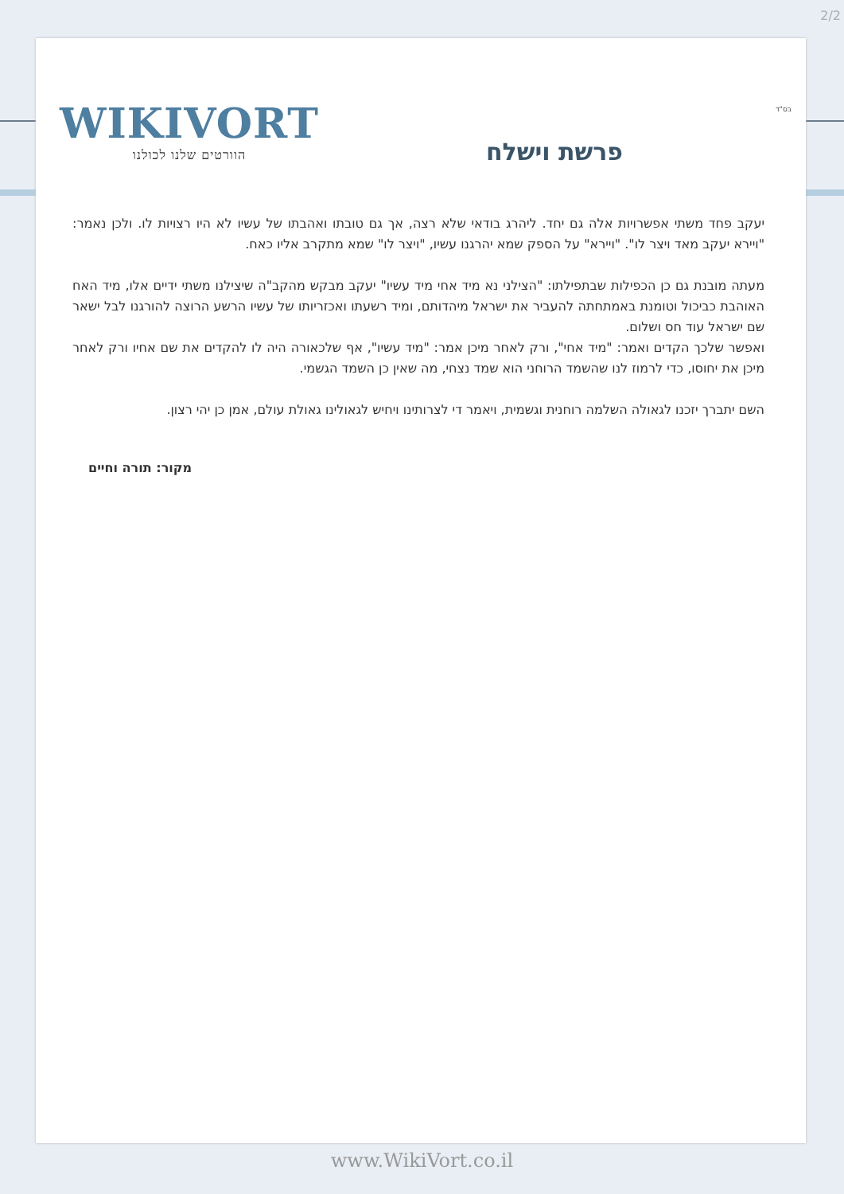2/2
בס"ד WIKIVORT
הוורטים שלנו לכולנו
פרשת וישלח
יעקב פחד משתי אפשרויות אלה גם יחד. ליהרג בודאי שלא רצה, אך גם טובתו ואהבתו של עשיו לא היו רצויות לו. ולכן נאמר: "ויירא יעקב מאד ויצר לו". "ויירא" על הספק שמא יהרגנו עשיו, "ויצר לו" שמא מתקרב אליו כאח.
מעתה מובנת גם כן הכפילות שבתפילתו: "הצילני נא מיד אחי מיד עשיו" יעקב מבקש מהקב"ה שיצילנו משתי ידיים אלו, מיד האח האוהבת כביכול וטומנת באמתחתה להעביר את ישראל מיהדותם, ומיד רשעתו ואכזריותו של עשיו הרשע הרוצה להורגנו לבל ישאר שם ישראל עוד חס ושלום.
ואפשר שלכך הקדים ואמר: "מיד אחי", ורק לאחר מיכן אמר: "מיד עשיו", אף שלכאורה היה לו להקדים את שם אחיו ורק לאחר מיכן את יחוסו, כדי לרמוז לנו שהשמד הרוחני הוא שמד נצחי, מה שאין כן השמד הגשמי.
השם יתברך יזכנו לגאולה השלמה רוחנית וגשמית, ויאמר די לצרותינו ויחיש לגאולינו גאולת עולם, אמן כן יהי רצון.
מקור: תורה וחיים
www.WikiVort.co.il